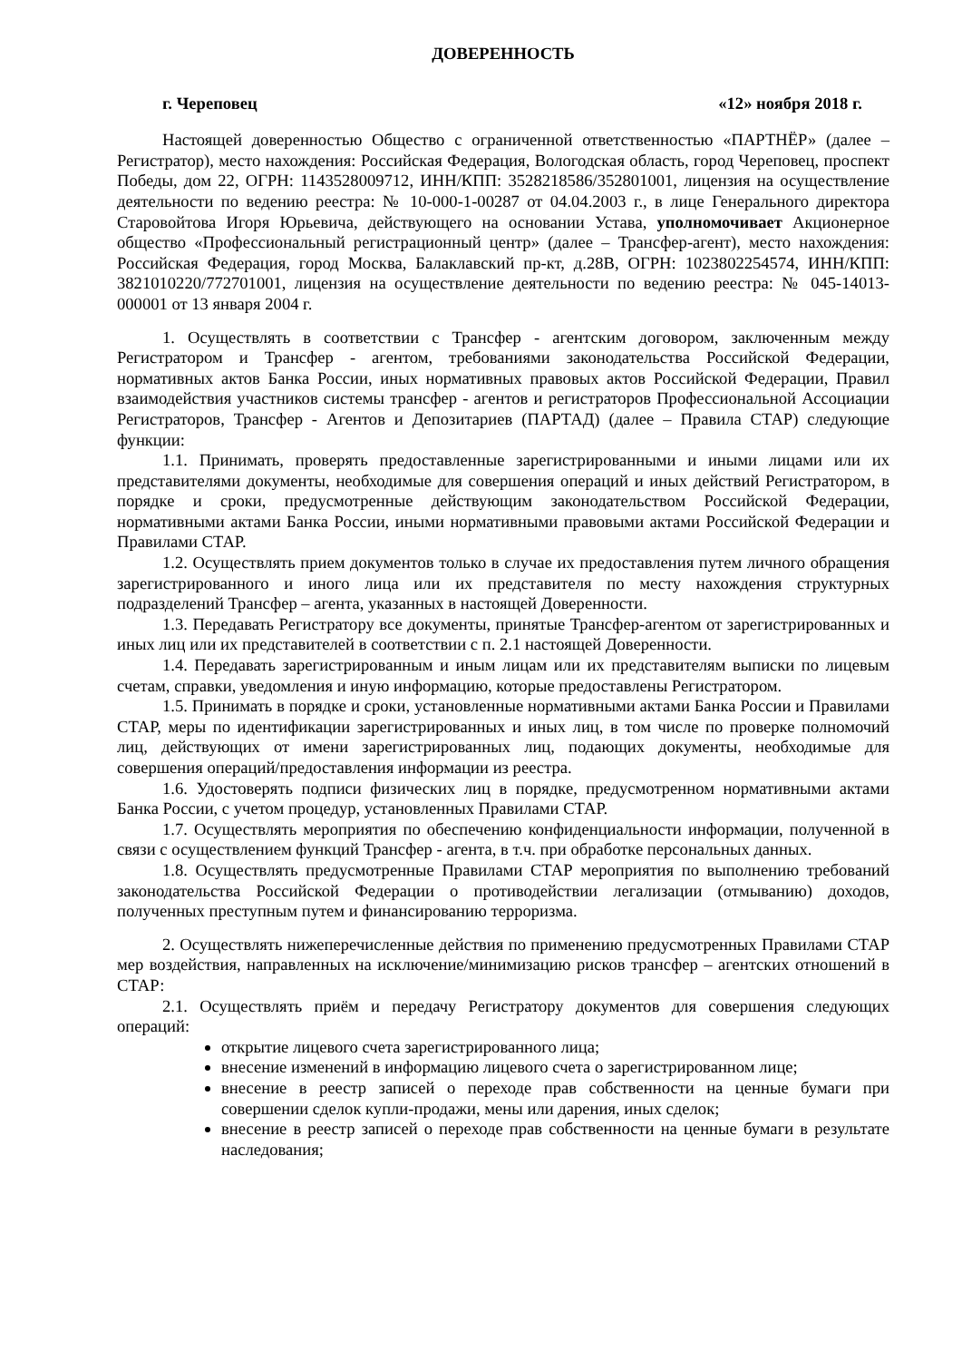ДОВЕРЕННОСТЬ
г. Череповец «12» ноября 2018 г.
Настоящей доверенностью Общество с ограниченной ответственностью «ПАРТНЁР» (далее – Регистратор), место нахождения: Российская Федерация, Вологодская область, город Череповец, проспект Победы, дом 22, ОГРН: 1143528009712, ИНН/КПП: 3528218586/352801001, лицензия на осуществление деятельности по ведению реестра: № 10-000-1-00287 от 04.04.2003 г., в лице Генерального директора Старовойтова Игоря Юрьевича, действующего на основании Устава, уполномочивает Акционерное общество «Профессиональный регистрационный центр» (далее – Трансфер-агент), место нахождения: Российская Федерация, город Москва, Балаклавский пр-кт, д.28В, ОГРН: 1023802254574, ИНН/КПП: 3821010220/772701001, лицензия на осуществление деятельности по ведению реестра: № 045-14013-000001 от 13 января 2004 г.
1. Осуществлять в соответствии с Трансфер - агентским договором, заключенным между Регистратором и Трансфер - агентом, требованиями законодательства Российской Федерации, нормативных актов Банка России, иных нормативных правовых актов Российской Федерации, Правил взаимодействия участников системы трансфер - агентов и регистраторов Профессиональной Ассоциации Регистраторов, Трансфер - Агентов и Депозитариев (ПАРТАД) (далее – Правила СТАР) следующие функции:
1.1. Принимать, проверять предоставленные зарегистрированными и иными лицами или их представителями документы, необходимые для совершения операций и иных действий Регистратором, в порядке и сроки, предусмотренные действующим законодательством Российской Федерации, нормативными актами Банка России, иными нормативными правовыми актами Российской Федерации и Правилами СТАР.
1.2. Осуществлять прием документов только в случае их предоставления путем личного обращения зарегистрированного и иного лица или их представителя по месту нахождения структурных подразделений Трансфер – агента, указанных в настоящей Доверенности.
1.3. Передавать Регистратору все документы, принятые Трансфер-агентом от зарегистрированных и иных лиц или их представителей в соответствии с п. 2.1 настоящей Доверенности.
1.4. Передавать зарегистрированным и иным лицам или их представителям выписки по лицевым счетам, справки, уведомления и иную информацию, которые предоставлены Регистратором.
1.5. Принимать в порядке и сроки, установленные нормативными актами Банка России и Правилами СТАР, меры по идентификации зарегистрированных и иных лиц, в том числе по проверке полномочий лиц, действующих от имени зарегистрированных лиц, подающих документы, необходимые для совершения операций/предоставления информации из реестра.
1.6. Удостоверять подписи физических лиц в порядке, предусмотренном нормативными актами Банка России, с учетом процедур, установленных Правилами СТАР.
1.7. Осуществлять мероприятия по обеспечению конфиденциальности информации, полученной в связи с осуществлением функций Трансфер - агента, в т.ч. при обработке персональных данных.
1.8. Осуществлять предусмотренные Правилами СТАР мероприятия по выполнению требований законодательства Российской Федерации о противодействии легализации (отмыванию) доходов, полученных преступным путем и финансированию терроризма.
2. Осуществлять нижеперечисленные действия по применению предусмотренных Правилами СТАР мер воздействия, направленных на исключение/минимизацию рисков трансфер – агентских отношений в СТАР:
2.1. Осуществлять приём и передачу Регистратору документов для совершения следующих операций:
открытие лицевого счета зарегистрированного лица;
внесение изменений в информацию лицевого счета о зарегистрированном лице;
внесение в реестр записей о переходе прав собственности на ценные бумаги при совершении сделок купли-продажи, мены или дарения, иных сделок;
внесение в реестр записей о переходе прав собственности на ценные бумаги в результате наследования;